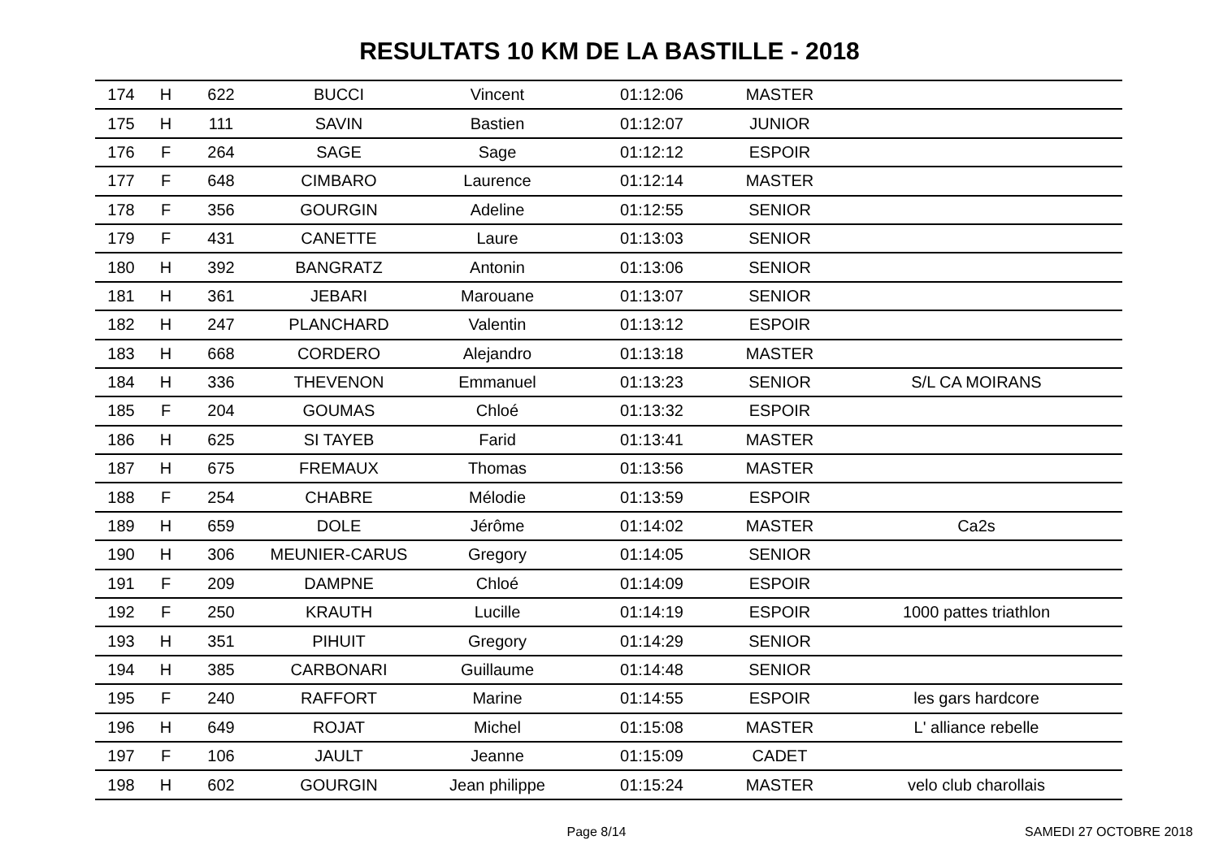RESULTATS 10 KM DE LA BASTILLE - 2018
| 174 | H | 622 | BUCCI | Vincent | 01:12:06 | MASTER | |
| 175 | H | 111 | SAVIN | Bastien | 01:12:07 | JUNIOR | |
| 176 | F | 264 | SAGE | Sage | 01:12:12 | ESPOIR | |
| 177 | F | 648 | CIMBARO | Laurence | 01:12:14 | MASTER | |
| 178 | F | 356 | GOURGIN | Adeline | 01:12:55 | SENIOR | |
| 179 | F | 431 | CANETTE | Laure | 01:13:03 | SENIOR | |
| 180 | H | 392 | BANGRATZ | Antonin | 01:13:06 | SENIOR | |
| 181 | H | 361 | JEBARI | Marouane | 01:13:07 | SENIOR | |
| 182 | H | 247 | PLANCHARD | Valentin | 01:13:12 | ESPOIR | |
| 183 | H | 668 | CORDERO | Alejandro | 01:13:18 | MASTER | |
| 184 | H | 336 | THEVENON | Emmanuel | 01:13:23 | SENIOR | S/L CA MOIRANS |
| 185 | F | 204 | GOUMAS | Chloé | 01:13:32 | ESPOIR | |
| 186 | H | 625 | SI TAYEB | Farid | 01:13:41 | MASTER | |
| 187 | H | 675 | FREMAUX | Thomas | 01:13:56 | MASTER | |
| 188 | F | 254 | CHABRE | Mélodie | 01:13:59 | ESPOIR | |
| 189 | H | 659 | DOLE | Jérôme | 01:14:02 | MASTER | Ca2s |
| 190 | H | 306 | MEUNIER-CARUS | Gregory | 01:14:05 | SENIOR | |
| 191 | F | 209 | DAMPNE | Chloé | 01:14:09 | ESPOIR | |
| 192 | F | 250 | KRAUTH | Lucille | 01:14:19 | ESPOIR | 1000 pattes triathlon |
| 193 | H | 351 | PIHUIT | Gregory | 01:14:29 | SENIOR | |
| 194 | H | 385 | CARBONARI | Guillaume | 01:14:48 | SENIOR | |
| 195 | F | 240 | RAFFORT | Marine | 01:14:55 | ESPOIR | les gars hardcore |
| 196 | H | 649 | ROJAT | Michel | 01:15:08 | MASTER | L' alliance rebelle |
| 197 | F | 106 | JAULT | Jeanne | 01:15:09 | CADET | |
| 198 | H | 602 | GOURGIN | Jean philippe | 01:15:24 | MASTER | velo club charollais |
Page 8/14 SAMEDI 27 OCTOBRE 2018